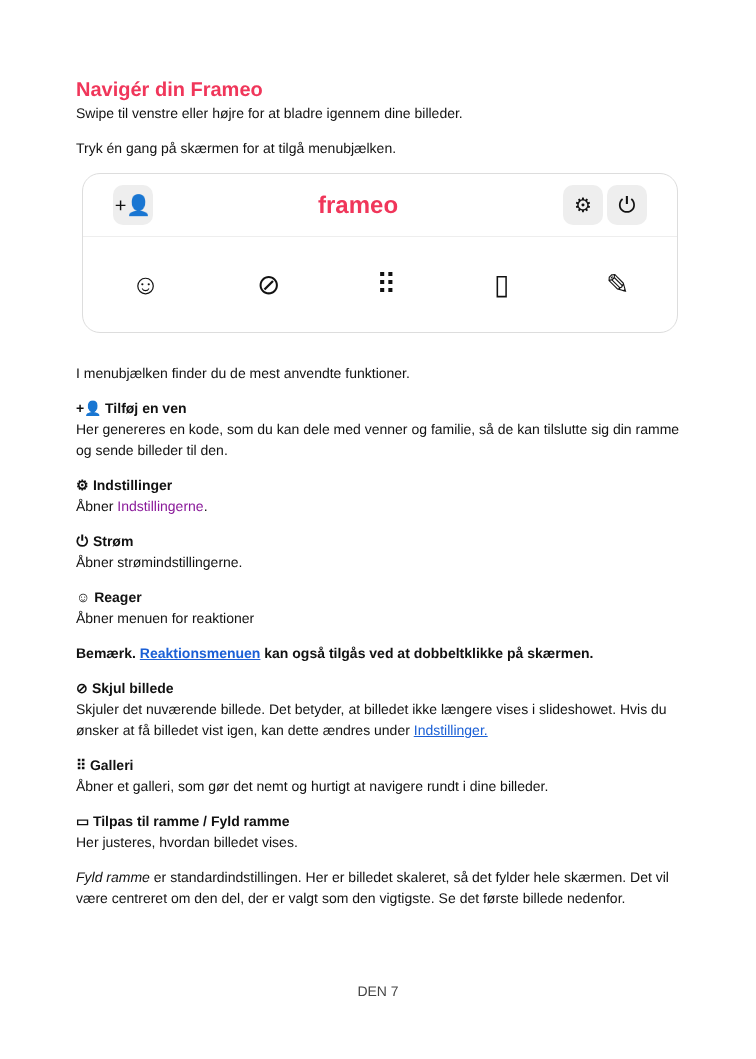Navigér din Frameo
Swipe til venstre eller højre for at bladre igennem dine billeder.
Tryk én gang på skærmen for at tilgå menubjælken.
+👤 frameo ⚙ ⏻
☺ ⊘ ⠿ ▯ ✎
I menubjælken finder du de mest anvendte funktioner.
+👤 Tilføj en ven
Her genereres en kode, som du kan dele med venner og familie, så de kan tilslutte sig din ramme og sende billeder til den.
⚙ Indstillinger
Åbner Indstillingerne.
⏻ Strøm
Åbner strømindstillingerne.
☺ Reager
Åbner menuen for reaktioner
Bemærk. Reaktionsmenuen kan også tilgås ved at dobbeltklikke på skærmen.
⊘ Skjul billede
Skjuler det nuværende billede. Det betyder, at billedet ikke længere vises i slideshowet. Hvis du ønsker at få billedet vist igen, kan dette ændres under Indstillinger.
⠿ Galleri
Åbner et galleri, som gør det nemt og hurtigt at navigere rundt i dine billeder.
▭ Tilpas til ramme / Fyld ramme
Her justeres, hvordan billedet vises.
Fyld ramme er standardindstillingen. Her er billedet skaleret, så det fylder hele skærmen. Det vil være centreret om den del, der er valgt som den vigtigste. Se det første billede nedenfor.
DEN 7